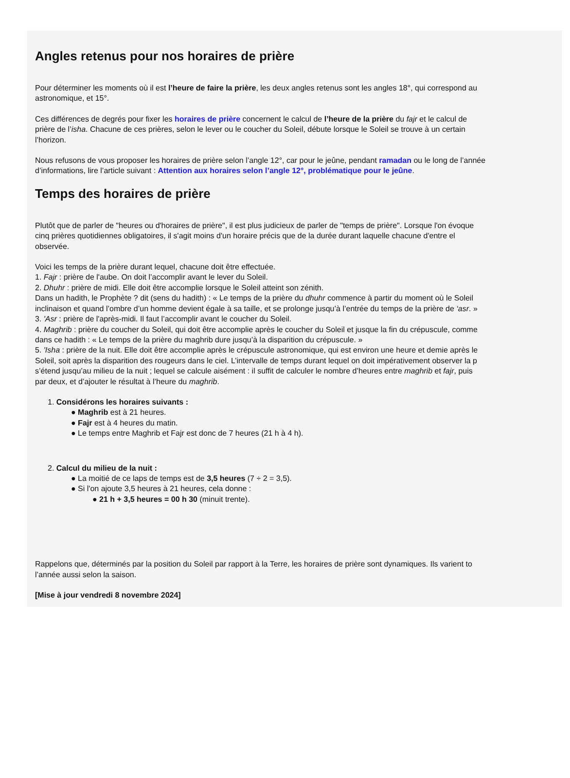Angles retenus pour nos horaires de prière
Pour déterminer les moments où il est l’heure de faire la prière, les deux angles retenus sont les angles 18°, qui correspond au
astronomique, et 15°.
Ces différences de degrés pour fixer les horaires de prière concernent le calcul de l’heure de la prière du fajr et le calcul de
prière de l’isha. Chacune de ces prières, selon le lever ou le coucher du Soleil, débute lorsque le Soleil se trouve à un certain
l’horizon.
Nous refusons de vous proposer les horaires de prière selon l’angle 12°, car pour le jeûne, pendant ramadan ou le long de l’année
d’informations, lire l’article suivant : Attention aux horaires selon l’angle 12°, problématique pour le jeûne.
Temps des horaires de prière
Plutôt que de parler de "heures ou d'horaires de prière", il est plus judicieux de parler de "temps de prière". Lorsque l'on évoque
cinq prières quotidiennes obligatoires, il s'agit moins d'un horaire précis que de la durée durant laquelle chacune d'entre el
observée.
Voici les temps de la prière durant lequel, chacune doit être effectuée.
1. Fajr : prière de l'aube. On doit l’accomplir avant le lever du Soleil.
2. Dhuhr : prière de midi. Elle doit être accomplie lorsque le Soleil atteint son zénith.
Dans un hadith, le Prophète ? dit (sens du hadith) : « Le temps de la prière du dhuhr commence à partir du moment où le Soleil
inclinaison et quand l’ombre d’un homme devient égale à sa taille, et se prolonge jusqu’à l’entrée du temps de la prière de ‘asr. »
3. 'Asr : prière de l'après-midi. Il faut l’accomplir avant le coucher du Soleil.
4. Maghrib : prière du coucher du Soleil, qui doit être accomplie après le coucher du Soleil et jusque la fin du crépuscule, comme
dans ce hadith : « Le temps de la prière du maghrib dure jusqu’à la disparition du crépuscule. »
5. 'Isha : prière de la nuit. Elle doit être accomplie après le crépuscule astronomique, qui est environ une heure et demie après le
Soleil, soit après la disparition des rougeurs dans le ciel. L’intervalle de temps durant lequel on doit impérativement observer la p
s’étend jusqu’au milieu de la nuit ; lequel se calcule aisément : il suffit de calculer le nombre d’heures entre maghrib et fajr, puis
par deux, et d’ajouter le résultat à l’heure du maghrib.
1. Considérons les horaires suivants :
● Maghrib est à 21 heures.
● Fajr est à 4 heures du matin.
● Le temps entre Maghrib et Fajr est donc de 7 heures (21 h à 4 h).
2. Calcul du milieu de la nuit :
● La moitié de ce laps de temps est de 3,5 heures (7 ÷ 2 = 3,5).
● Si l'on ajoute 3,5 heures à 21 heures, cela donne :
● 21 h + 3,5 heures = 00 h 30 (minuit trente).
Rappelons que, déterminés par la position du Soleil par rapport à la Terre, les horaires de prière sont dynamiques. Ils varient to
l’année aussi selon la saison.
[Mise à jour vendredi 8 novembre 2024]